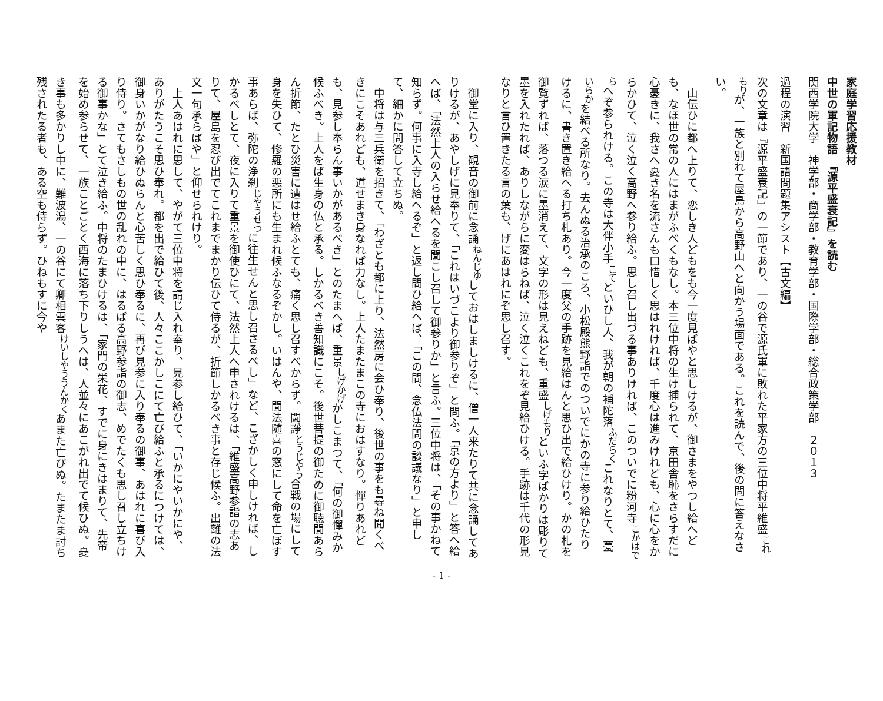家庭学習応援教材
中世の軍記物語　『源平盛衰記』を読む
関西学院大学　神学部・商学部・教育学部・国際学部・総合政策学部　２０１３
過程の演習　新国語問題集アシスト【古文編】
次の文章は『源平盛衰記』の一節であり、一の谷で源氏軍に敗れた平家方の三位中将平維盛<sup>これもり</sup>が、一族と別れて屋島から高野山へと向かう場面である。これを読んで、後の問に答えなさい。
山伝ひに都へ上りて、恋しき人どもをも今一度見ばやと思しけるが、御さまをやつし給へども、なほ世の常の人にはまがふべくもなし。本三位中将の生け捕られて、京田舎恥をさらすだに心憂きに、我さへ憂き名を流さんも口惜しく思はれければ、千度心は進みけれども、心に心をからかひて、泣く泣く高野へ参り給ふ。思し召し出づる事ありければ、このついでに粉河寺<sup>こかはでら</sup>へぞ参られける。この寺は大伴小手<sup>こて</sup>といひし人、我が朝の補陀落<sup>ふだらく</sup>これなりとて、甍<sup>いらか</sup>を結べる所なり。去んぬる治承のころ、小松殿熊野詣でのついでにかの寺に参り給ひたりけるに、書き置き給へる打ち札あり。今一度父の手跡を見給はんと思ひ出で給ひけり。かの札を御覧ずれば、落つる涙に墨消えて、文字の形は見えねども、重盛<sup>しげもり</sup>といふ字ばかりは彫りて墨を入れたれば、ありしながらに変はらねば、泣く泣くこれをぞ見給ひける。手跡は千代の形見なりと言ひ置きたる言の葉も、げにあはれにぞ思し召す。
御堂に入り、観音の御前に念誦<sup>ねんじゆ</sup>しておはしましけるに、僧一人来たりて共に念誦してありけるが、あやしげに見奉りて、「これはいづこより御参りぞ」と問ふ。「京の方より」と答へ給へば、「法然上人の入らせ給へるを聞こし召して御参りか」と言ふ。三位中将は、「その事かねて知らず。何事に入寺し給へるぞ」と返し問ひ給へば、「この間、念仏法問の談議なり」と申して、細かに問答して立ちぬ。
中将は与三兵衛を招きて、「わざとも都に上り、法然房に会ひ奉り、後世の事をも尋ね聞くべきにこそあれども、道せまき身なれば力なし。上人たまたまこの寺におはすなり。憚りあれども、見参し奉らん事いかがあるべき」とのたまへば、重景<sup>しげかげ</sup>かしこまつて、「何の御憚みか候ふべき。上人をば生身の仏と承る。しかるべき善知識にこそ。後世菩提の御ために御聴聞あらん折節、たとひ災害に遭はせ給ふとても、痛く思し召すべからず。闘諍<sup>とうじやう</sup>合戦の場にして身を失ひて、修羅の悪所にも生まれ候ふなるぞかし。いはんや、聞法随喜の窓にして命を亡ぼす事あらば、弥陀の浄刹<sup>じやうせつ</sup>に往生せんと思し召さるべし」など、こざかしく申しければ、しかるべしとて、夜に入りて重景を御使ひにて、法然上人へ申されけるは、「維盛高野参詣の志ありて、屋島を忍び出でてこれまでまかり伝ひて侍るが、折節しかるべき事と存じ候ふ。出離の法文一句承らばや」と仰せられけり。
上人あはれに思して、やがて三位中将を請じ入れ奉り、見参し給ひて、「いかにやいかにや、ありがたうこそ思ひ奉れ。都を出で給ひて後、人々ここかしこにて亡び給ふと承るにつけては、御身いかがなり給ひぬらんと心苦しく思ひ奉るに、再び見参に入り奉るの御事、あはれに喜び入り侍り。さてもさしもの世の乱れの中に、はるばる高野参詣の御志、めでたくも思し召し立ちける御事かな」とて泣き給ふ。中将のたまひけるは、「家門の栄花、すでに身にきはまりて、先帝を始め参らせて、一族ことごとく西海に落ち下りしうへは、人並々にあこがれ出でて候ひぬ。憂き事も多かりし中に、難波潟、一の谷にて卿相雲客<sup>けいしやううんかく</sup>あまた亡びぬ。たまたま討ち残されたる者も、ある空も侍らず。ひねもすに今や
- 1 -